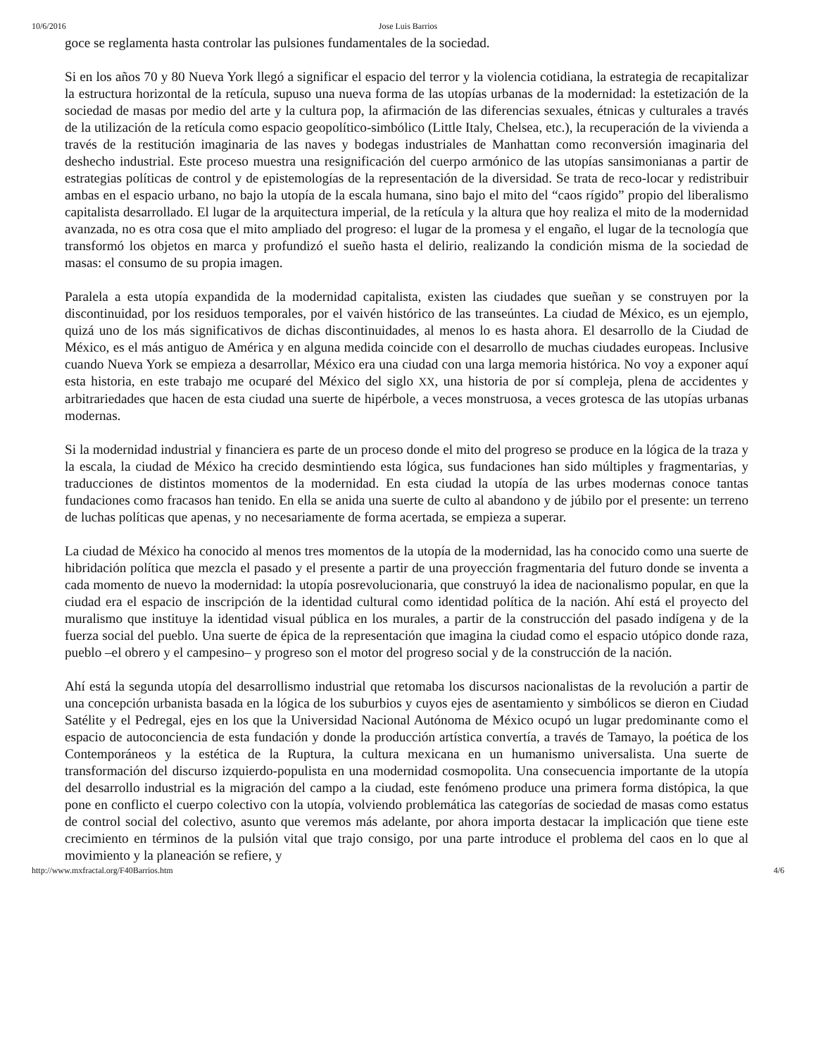10/6/2016 Jose Luis Barrios
goce se reglamenta hasta controlar las pulsiones fundamentales de la sociedad.
Si en los años 70 y 80 Nueva York llegó a significar el espacio del terror y la violencia cotidiana, la estrategia de recapitalizar la estructura horizontal de la retícula, supuso una nueva forma de las utopías urbanas de la modernidad: la estetización de la sociedad de masas por medio del arte y la cultura pop, la afirmación de las diferencias sexuales, étnicas y culturales a través de la utilización de la retícula como espacio geopolítico-simbólico (Little Italy, Chelsea, etc.), la recuperación de la vivienda a través de la restitución imaginaria de las naves y bodegas industriales de Manhattan como reconversión imaginaria del deshecho industrial. Este proceso muestra una resignificación del cuerpo armónico de las utopías sansimonianas a partir de estrategias políticas de control y de epistemologías de la representación de la diversidad. Se trata de reco-locar y redistribuir ambas en el espacio urbano, no bajo la utopía de la escala humana, sino bajo el mito del “caos rígido” propio del liberalismo capitalista desarrollado. El lugar de la arquitectura imperial, de la retícula y la altura que hoy realiza el mito de la modernidad avanzada, no es otra cosa que el mito ampliado del progreso: el lugar de la promesa y el engaño, el lugar de la tecnología que transformó los objetos en marca y profundizó el sueño hasta el delirio, realizando la condición misma de la sociedad de masas: el consumo de su propia imagen.
Paralela a esta utopía expandida de la modernidad capitalista, existen las ciudades que sueñan y se construyen por la discontinuidad, por los residuos temporales, por el vaivén histórico de las transeúntes. La ciudad de México, es un ejemplo, quizá uno de los más significativos de dichas discontinuidades, al menos lo es hasta ahora. El desarrollo de la Ciudad de México, es el más antiguo de América y en alguna medida coincide con el desarrollo de muchas ciudades europeas. Inclusive cuando Nueva York se empieza a desarrollar, México era una ciudad con una larga memoria histórica. No voy a exponer aquí esta historia, en este trabajo me ocuparé del México del siglo XX, una historia de por sí compleja, plena de accidentes y arbitrariedades que hacen de esta ciudad una suerte de hipérbole, a veces monstruosa, a veces grotesca de las utopías urbanas modernas.
Si la modernidad industrial y financiera es parte de un proceso donde el mito del progreso se produce en la lógica de la traza y la escala, la ciudad de México ha crecido desmintiendo esta lógica, sus fundaciones han sido múltiples y fragmentarias, y traducciones de distintos momentos de la modernidad. En esta ciudad la utopía de las urbes modernas conoce tantas fundaciones como fracasos han tenido. En ella se anida una suerte de culto al abandono y de júbilo por el presente: un terreno de luchas políticas que apenas, y no necesariamente de forma acertada, se empieza a superar.
La ciudad de México ha conocido al menos tres momentos de la utopía de la modernidad, las ha conocido como una suerte de hibridación política que mezcla el pasado y el presente a partir de una proyección fragmentaria del futuro donde se inventa a cada momento de nuevo la modernidad: la utopía posrevolucionaria, que construyó la idea de nacionalismo popular, en que la ciudad era el espacio de inscripción de la identidad cultural como identidad política de la nación. Ahí está el proyecto del muralismo que instituye la identidad visual pública en los murales, a partir de la construcción del pasado indígena y de la fuerza social del pueblo. Una suerte de épica de la representación que imagina la ciudad como el espacio utópico donde raza, pueblo –el obrero y el campesino– y progreso son el motor del progreso social y de la construcción de la nación.
Ahí está la segunda utopía del desarrollismo industrial que retomaba los discursos nacionalistas de la revolución a partir de una concepción urbanista basada en la lógica de los suburbios y cuyos ejes de asentamiento y simbólicos se dieron en Ciudad Satélite y el Pedregal, ejes en los que la Universidad Nacional Autónoma de México ocupó un lugar predominante como el espacio de autoconciencia de esta fundación y donde la producción artística convertía, a través de Tamayo, la poética de los Contemporáneos y la estética de la Ruptura, la cultura mexicana en un humanismo universalista. Una suerte de transformación del discurso izquierdo-populista en una modernidad cosmopolita. Una consecuencia importante de la utopía del desarrollo industrial es la migración del campo a la ciudad, este fenómeno produce una primera forma distópica, la que pone en conflicto el cuerpo colectivo con la utopía, volviendo problemática las categorías de sociedad de masas como estatus de control social del colectivo, asunto que veremos más adelante, por ahora importa destacar la implicación que tiene este crecimiento en términos de la pulsión vital que trajo consigo, por una parte introduce el problema del caos en lo que al movimiento y la planeación se refiere, y
http://www.mxfractal.org/F40Barrios.htm 4/6